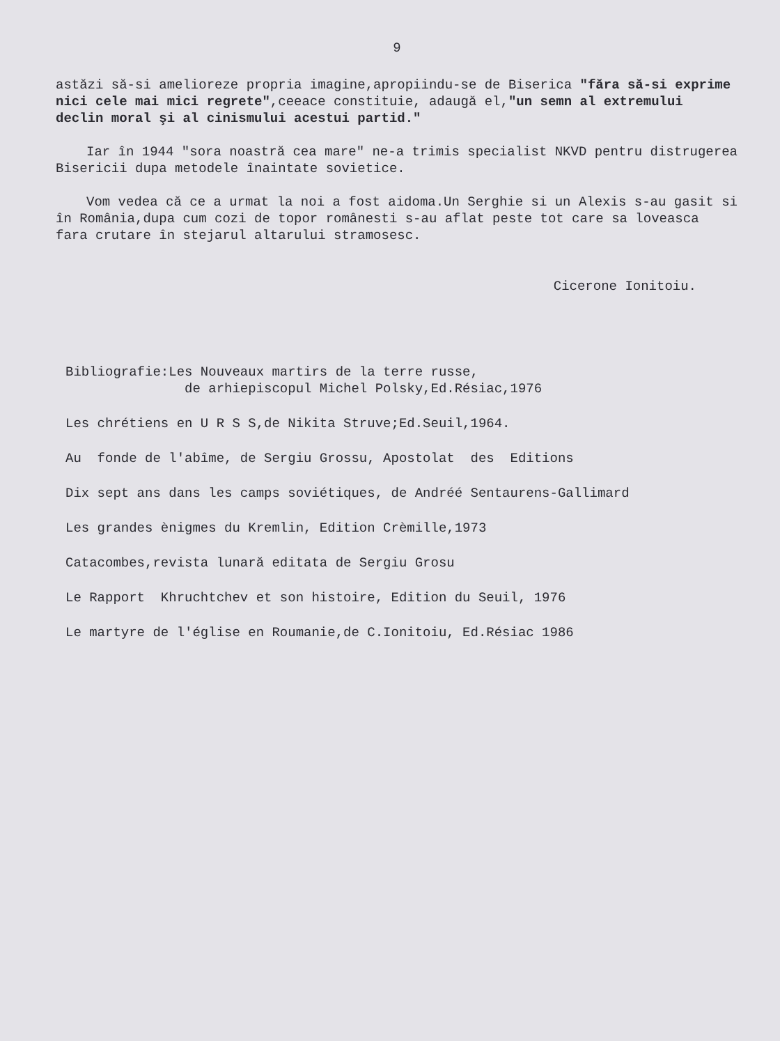9
astăzi să-si amelioreze propria imagine,apropiindu-se de Biserica "făra să-si exprime nici cele mai mici regrete",ceeace constituie, adaugă el,"un semn al extremului declin moral şi al cinismului acestui partid."
Iar în 1944 "sora noastră cea mare" ne-a trimis specialist NKVD pentru distrugerea Bisericii dupa metodele înaintate sovietice.
Vom vedea că ce a urmat la noi a fost aidoma.Un Serghie si un Alexis s-au gasit si în România,dupa cum cozi de topor românesti s-au aflat peste tot care sa loveasca fara crutare în stejarul altarului stramosesc.
Cicerone Ionitoiu.
Bibliografie:Les Nouveaux martirs de la terre russe, de arhiepiscopul Michel Polsky,Ed.Résiac,1976
Les chrétiens en U R S S,de Nikita Struve;Ed.Seuil,1964.
Au fonde de l'abîme, de Sergiu Grossu, Apostolat des Editions
Dix sept ans dans les camps soviétiques, de Andréé Sentaurens-Gallimard
Les grandes ènigmes du Kremlin, Edition Crèmille,1973
Catacombes,revista lunară editata de Sergiu Grosu
Le Rapport Khruchtchev et son histoire, Edition du Seuil, 1976
Le martyre de l'église en Roumanie,de C.Ionitoiu, Ed.Résiac 1986